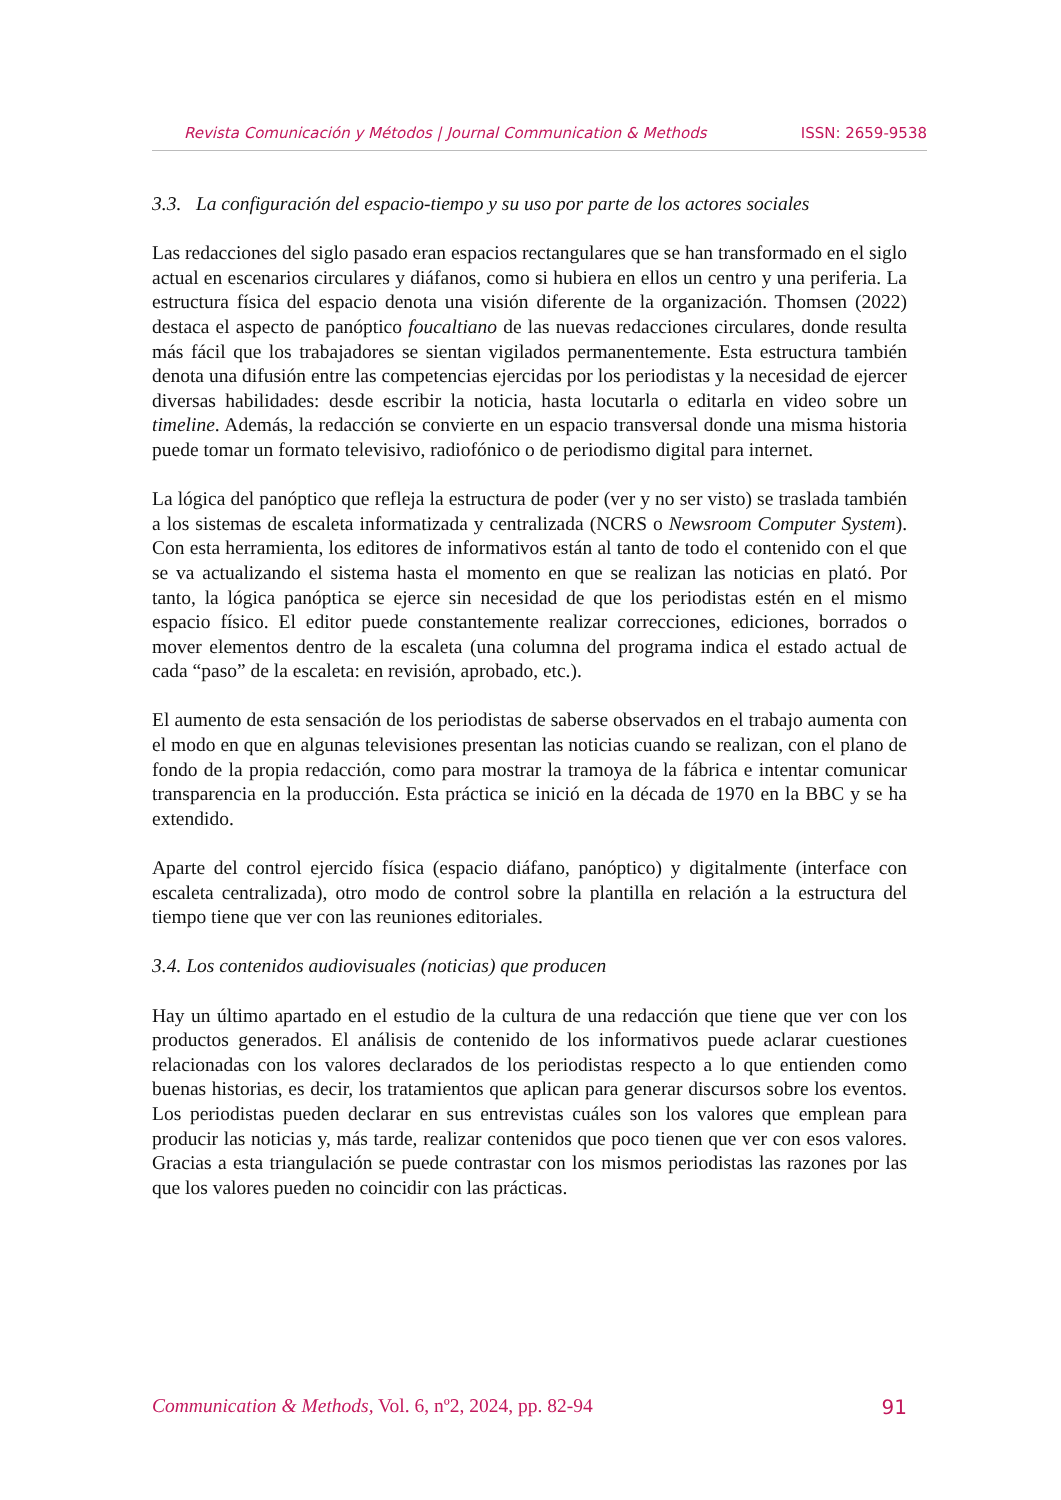Revista Comunicación y Métodos | Journal Communication & Methods ISSN: 2659-9538
3.3. La configuración del espacio-tiempo y su uso por parte de los actores sociales
Las redacciones del siglo pasado eran espacios rectangulares que se han transformado en el siglo actual en escenarios circulares y diáfanos, como si hubiera en ellos un centro y una periferia. La estructura física del espacio denota una visión diferente de la organización. Thomsen (2022) destaca el aspecto de panóptico foucaltiano de las nuevas redacciones circulares, donde resulta más fácil que los trabajadores se sientan vigilados permanentemente. Esta estructura también denota una difusión entre las competencias ejercidas por los periodistas y la necesidad de ejercer diversas habilidades: desde escribir la noticia, hasta locutarla o editarla en video sobre un timeline. Además, la redacción se convierte en un espacio transversal donde una misma historia puede tomar un formato televisivo, radiofónico o de periodismo digital para internet.
La lógica del panóptico que refleja la estructura de poder (ver y no ser visto) se traslada también a los sistemas de escaleta informatizada y centralizada (NCRS o Newsroom Computer System). Con esta herramienta, los editores de informativos están al tanto de todo el contenido con el que se va actualizando el sistema hasta el momento en que se realizan las noticias en plató. Por tanto, la lógica panóptica se ejerce sin necesidad de que los periodistas estén en el mismo espacio físico. El editor puede constantemente realizar correcciones, ediciones, borrados o mover elementos dentro de la escaleta (una columna del programa indica el estado actual de cada “paso” de la escaleta: en revisión, aprobado, etc.).
El aumento de esta sensación de los periodistas de saberse observados en el trabajo aumenta con el modo en que en algunas televisiones presentan las noticias cuando se realizan, con el plano de fondo de la propia redacción, como para mostrar la tramoya de la fábrica e intentar comunicar transparencia en la producción. Esta práctica se inició en la década de 1970 en la BBC y se ha extendido.
Aparte del control ejercido física (espacio diáfano, panóptico) y digitalmente (interface con escaleta centralizada), otro modo de control sobre la plantilla en relación a la estructura del tiempo tiene que ver con las reuniones editoriales.
3.4. Los contenidos audiovisuales (noticias) que producen
Hay un último apartado en el estudio de la cultura de una redacción que tiene que ver con los productos generados. El análisis de contenido de los informativos puede aclarar cuestiones relacionadas con los valores declarados de los periodistas respecto a lo que entienden como buenas historias, es decir, los tratamientos que aplican para generar discursos sobre los eventos. Los periodistas pueden declarar en sus entrevistas cuáles son los valores que emplean para producir las noticias y, más tarde, realizar contenidos que poco tienen que ver con esos valores. Gracias a esta triangulación se puede contrastar con los mismos periodistas las razones por las que los valores pueden no coincidir con las prácticas.
Communication & Methods, Vol. 6, nº2, 2024, pp. 82-94 91